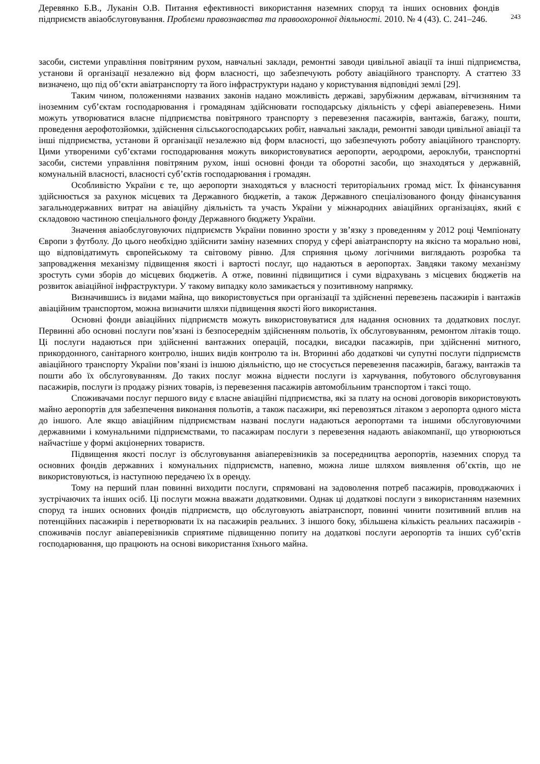Деревянко Б.В., Луканін О.В. Питання ефективності використання наземних споруд та інших основних фондів підприємств авіаобслуговування. Проблеми правознавства та правоохоронної діяльності. 2010. № 4 (43). С. 241–246.
243
засоби, системи управління повітряним рухом, навчальні заклади, ремонтні заводи цивільної авіації та інші підприємства, установи й організації незалежно від форм власності, що забезпечують роботу авіаційного транспорту. А статтею 33 визначено, що під об’єкти авіатранспорту та його інфраструктури надано у користування відповідні землі [29].
Таким чином, положеннями названих законів надано можливість державі, зарубіжним державам, вітчизняним та іноземним суб’єктам господарювання і громадянам здійснювати господарську діяльність у сфері авіаперевезень. Ними можуть утворюватися власне підприємства повітряного транспорту з перевезення пасажирів, вантажів, багажу, пошти, проведення аерофотозйомки, здійснення сільськогосподарських робіт, навчальні заклади, ремонтні заводи цивільної авіації та інші підприємства, установи й організації незалежно від форм власності, що забезпечують роботу авіаційного транспорту. Цими утвореними суб’єктами господарювання можуть використовуватися аеропорти, аеродроми, аероклуби, транспортні засоби, системи управління повітряним рухом, інші основні фонди та оборотні засоби, що знаходяться у державній, комунальній власності, власності суб’єктів господарювання і громадян.
Особливістю України є те, що аеропорти знаходяться у власності територіальних громад міст. Їх фінансування здійснюється за рахунок місцевих та Державного бюджетів, а також Державного спеціалізованого фонду фінансування загальнодержавних витрат на авіаційну діяльність та участь України у міжнародних авіаційних організаціях, який є складовою частиною спеціального фонду Державного бюджету України.
Значення авіаобслуговуючих підприємств України повинно зрости у зв’язку з проведенням у 2012 році Чемпіонату Європи з футболу. До цього необхідно здійснити заміну наземних споруд у сфері авіатранспорту на якісно та морально нові, що відповідатимуть європейському та світовому рівню. Для сприяння цьому логічними виглядають розробка та запровадження механізму підвищення якості і вартості послуг, що надаються в аеропортах. Завдяки такому механізму зростуть суми зборів до місцевих бюджетів. А отже, повинні підвищитися і суми відрахувань з місцевих бюджетів на розвиток авіаційної інфраструктури. У такому випадку коло замикається у позитивному напрямку.
Визначившись із видами майна, що використовується при організації та здійсненні перевезень пасажирів і вантажів авіаційним транспортом, можна визначити шляхи підвищення якості його використання.
Основні фонди авіаційних підприємств можуть використовуватися для надання основних та додаткових послуг. Первинні або основні послуги пов’язані із безпосереднім здійсненням польотів, їх обслуговуванням, ремонтом літаків тощо. Ці послуги надаються при здійсненні вантажних операцій, посадки, висадки пасажирів, при здійсненні митного, прикордонного, санітарного контролю, інших видів контролю та ін. Вторинні або додаткові чи супутні послуги підприємств авіаційного транспорту України пов’язані із іншою діяльністю, що не стосується перевезення пасажирів, багажу, вантажів та пошти або їх обслуговуванням. До таких послуг можна віднести послуги із харчування, побутового обслуговування пасажирів, послуги із продажу різних товарів, із перевезення пасажирів автомобільним транспортом і таксі тощо.
Споживачами послуг першого виду є власне авіаційні підприємства, які за плату на основі договорів використовують майно аеропортів для забезпечення виконання польотів, а також пасажири, які перевозяться літаком з аеропорта одного міста до іншого. Але якщо авіаційним підприємствам названі послуги надаються аеропортами та іншими обслуговуючими державними і комунальними підприємствами, то пасажирам послуги з перевезення надають авіакомпанії, що утворюються найчастіше у формі акціонерних товариств.
Підвищення якості послуг із обслуговування авіаперевізників за посередництва аеропортів, наземних споруд та основних фондів державних і комунальних підприємств, напевно, можна лише шляхом виявлення об’єктів, що не використовуються, із наступною передачею їх в оренду.
Тому на перший план повинні виходити послуги, спрямовані на задоволення потреб пасажирів, проводжаючих і зустрічаючих та інших осіб. Ці послуги можна вважати додатковими. Однак ці додаткові послуги з використанням наземних споруд та інших основних фондів підприємств, що обслуговують авіатранспорт, повинні чинити позитивний вплив на потенційних пасажирів і перетворювати їх на пасажирів реальних. З іншого боку, збільшена кількість реальних пасажирів - споживачів послуг авіаперевізників сприятиме підвищенню попиту на додаткові послуги аеропортів та інших суб’єктів господарювання, що працюють на основі використання їхнього майна.